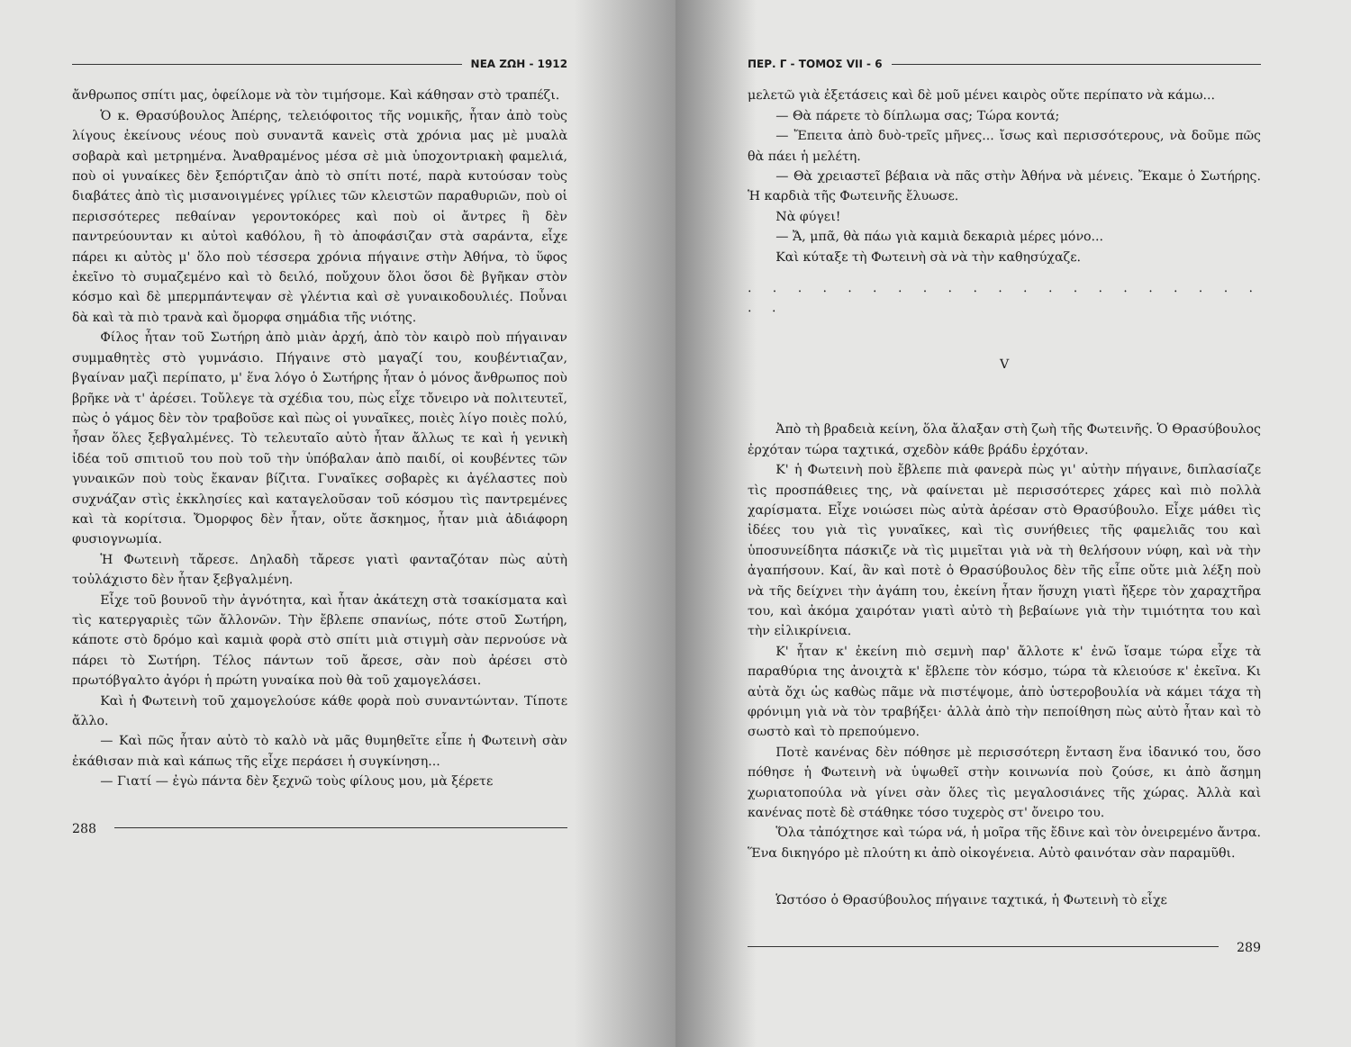ΝΕΑ ΖΩΗ - 1912
ἄνθρωπος σπίτι μας, ὀφείλομε νὰ τὸν τιμήσομε. Καὶ κάθησαν στὸ τραπέζι.
Ὁ κ. Θρασύβουλος Ἀπέρης, τελειόφοιτος τῆς νομικῆς, ἦταν ἀπὸ τοὺς λίγους ἐκείνους νέους ποὺ συναντᾶ κανεὶς στὰ χρόνια μας μὲ μυαλὰ σοβαρὰ καὶ μετρημένα. Ἀναθραμένος μέσα σὲ μιὰ ὑποχοντριακὴ φαμελιά, ποὺ οἱ γυναίκες δὲν ξεπόρτιζαν ἀπὸ τὸ σπίτι ποτέ, παρὰ κυτούσαν τοὺς διαβάτες ἀπὸ τὶς μισανοιγμένες γρίλιες τῶν κλειστῶν παραθυριῶν, ποὺ οἱ περισσότερες πεθαίναν γεροντοκόρες καὶ ποὺ οἱ ἄντρες ἢ δὲν παντρεύουνταν κι αὐτοὶ καθόλου, ἢ τὸ ἀποφάσιζαν στὰ σαράντα, εἶχε πάρει κι αὐτὸς μ' ὅλο ποὺ τέσσερα χρόνια πήγαινε στὴν Ἀθήνα, τὸ ὕφος ἐκεῖνο τὸ συμαζεμένο καὶ τὸ δειλό, ποὔχουν ὅλοι ὅσοι δὲ βγῆκαν στὸν κόσμο καὶ δὲ μπερμπάντεψαν σὲ γλέντια καὶ σὲ γυναικοδουλιές. Ποὖναι δὰ καὶ τὰ πιὸ τρανὰ καὶ ὄμορφα σημάδια τῆς νιότης.
Φίλος ἦταν τοῦ Σωτήρη ἀπὸ μιὰν ἀρχή, ἀπὸ τὸν καιρὸ ποὺ πήγαιναν συμμαθητὲς στὸ γυμνάσιο. Πήγαινε στὸ μαγαζί του, κουβέντιαζαν, βγαίναν μαζὶ περίπατο, μ' ἕνα λόγο ὁ Σωτήρης ἦταν ὁ μόνος ἄνθρωπος ποὺ βρῆκε νὰ τ' ἀρέσει. Τοὔλεγε τὰ σχέδια του, πὼς εἶχε τὄνειρο νὰ πολιτευτεῖ, πὼς ὁ γάμος δὲν τὸν τραβοῦσε καὶ πὼς οἱ γυναῖκες, ποιὲς λίγο ποιὲς πολύ, ἦσαν ὅλες ξεβγαλμένες. Τὸ τελευταῖο αὐτὸ ἦταν ἄλλως τε καὶ ἡ γενικὴ ἰδέα τοῦ σπιτιοῦ του ποὺ τοῦ τὴν ὑπόβαλαν ἀπὸ παιδί, οἱ κουβέντες τῶν γυναικῶν ποὺ τοὺς ἔκαναν βίζιτα. Γυναῖκες σοβαρὲς κι ἀγέλαστες ποὺ συχνάζαν στὶς ἐκκλησίες καὶ καταγελοῦσαν τοῦ κόσμου τὶς παντρεμένες καὶ τὰ κορίτσια. Ὄμορφος δὲν ἦταν, οὔτε ἄσκημος, ἦταν μιὰ ἀδιάφορη φυσιογνωμία.
Ἡ Φωτεινὴ τἄρεσε. Δηλαδὴ τἄρεσε γιατὶ φανταζόταν πὼς αὐτὴ τοὐλάχιστο δὲν ἦταν ξεβγαλμένη.
Εἶχε τοῦ βουνοῦ τὴν ἀγνότητα, καὶ ἦταν ἀκάτεχη στὰ τσακίσματα καὶ τὶς κατεργαριὲς τῶν ἄλλονῶν. Τὴν ἔβλεπε σπανίως, πότε στοῦ Σωτήρη, κάποτε στὸ δρόμο καὶ καμιὰ φορὰ στὸ σπίτι μιὰ στιγμὴ σὰν περνούσε νὰ πάρει τὸ Σωτήρη. Τέλος πάντων τοῦ ἄρεσε, σὰν ποὺ ἀρέσει στὸ πρωτόβγαλτο ἀγόρι ἡ πρώτη γυναίκα ποὺ θὰ τοῦ χαμογελάσει.
Καὶ ἡ Φωτεινὴ τοῦ χαμογελούσε κάθε φορὰ ποὺ συναντώνταν. Τίποτε ἄλλο.
— Καὶ πῶς ἦταν αὐτὸ τὸ καλὸ νὰ μᾶς θυμηθεῖτε εἶπε ἡ Φωτεινὴ σὰν ἐκάθισαν πιὰ καὶ κάπως τῆς εἶχε περάσει ἡ συγκίνηση...
— Γιατί — ἐγὼ πάντα δὲν ξεχνῶ τοὺς φίλους μου, μὰ ξέρετε
288
ΠΕΡ. Γ - ΤΟΜΟΣ VII - 6
μελετῶ γιὰ ἐξετάσεις καὶ δὲ μοῦ μένει καιρὸς οὔτε περίπατο νὰ κάμω...
— Θὰ πάρετε τὸ δίπλωμα σας; Τώρα κοντά;
— Ἔπειτα ἀπὸ δυὸ-τρεῖς μῆνες... ἴσως καὶ περισσότερους, νὰ δοῦμε πῶς θὰ πάει ἡ μελέτη.
— Θὰ χρειαστεῖ βέβαια νὰ πᾶς στὴν Ἀθήνα νὰ μένεις. Ἔκαμε ὁ Σωτήρης. Ἡ καρδιὰ τῆς Φωτεινῆς ἔλυωσε.
Νὰ φύγει!
— Ἄ, μπᾶ, θὰ πάω γιὰ καμιὰ δεκαριὰ μέρες μόνο...
Καὶ κύταξε τὴ Φωτεινὴ σὰ νὰ τὴν καθησύχαζε.
. . . . . . . . . . . . . . . . . . . . . . .
V
Ἀπὸ τὴ βραδειὰ κείνη, ὅλα ἄλαξαν στὴ ζωὴ τῆς Φωτεινῆς. Ὁ Θρασύβουλος ἐρχόταν τώρα ταχτικά, σχεδὸν κάθε βράδυ ἐρχόταν.
Κ' ἡ Φωτεινὴ ποὺ ἔβλεπε πιὰ φανερὰ πὼς γι' αὐτὴν πήγαινε, διπλασίαζε τὶς προσπάθειες της, νὰ φαίνεται μὲ περισσότερες χάρες καὶ πιὸ πολλὰ χαρίσματα. Εἶχε νοιώσει πὼς αὐτὰ ἀρέσαν στὸ Θρασύβουλο. Εἶχε μάθει τὶς ἰδέες του γιὰ τὶς γυναῖκες, καὶ τὶς συνήθειες τῆς φαμελιᾶς του καὶ ὑποσυνείδητα πάσκιζε νὰ τὶς μιμεῖται γιὰ νὰ τὴ θελήσουν νύφη, καὶ νὰ τὴν ἀγαπήσουν. Καί, ἂν καὶ ποτὲ ὁ Θρασύβουλος δὲν τῆς εἶπε οὔτε μιὰ λέξη ποὺ νὰ τῆς δείχνει τὴν ἀγάπη του, ἐκείνη ἦταν ἥσυχη γιατὶ ἤξερε τὸν χαραχτῆρα του, καὶ ἀκόμα χαιρόταν γιατὶ αὐτὸ τὴ βεβαίωνε γιὰ τὴν τιμιότητα του καὶ τὴν εἰλικρίνεια.
Κ' ἦταν κ' ἐκείνη πιὸ σεμνὴ παρ' ἄλλοτε κ' ἐνῶ ἴσαμε τώρα εἶχε τὰ παραθύρια της ἀνοιχτὰ κ' ἔβλεπε τὸν κόσμο, τώρα τὰ κλειούσε κ' ἐκεῖνα. Κι αὐτὰ ὄχι ὡς καθὼς πᾶμε νὰ πιστέψομε, ἀπὸ ὑστεροβουλία νὰ κάμει τάχα τὴ φρόνιμη γιὰ νὰ τὸν τραβήξει· ἀλλὰ ἀπὸ τὴν πεποίθηση πὼς αὐτὸ ἦταν καὶ τὸ σωστὸ καὶ τὸ πρεπούμενο.
Ποτὲ κανένας δὲν πόθησε μὲ περισσότερη ἔνταση ἕνα ἰδανικό του, ὅσο πόθησε ἡ Φωτεινὴ νὰ ὑψωθεῖ στὴν κοινωνία ποὺ ζούσε, κι ἀπὸ ἄσημη χωριατοπούλα νὰ γίνει σὰν ὅλες τὶς μεγαλοσιάνες τῆς χώρας. Ἀλλὰ καὶ κανένας ποτὲ δὲ στάθηκε τόσο τυχερὸς στ' ὄνειρο του.
Ὅλα τἀπόχτησε καὶ τώρα νά, ἡ μοῖρα τῆς ἔδινε καὶ τὸν ὀνειρεμένο ἄντρα. Ἕνα δικηγόρο μὲ πλούτη κι ἀπὸ οἰκογένεια. Αὐτὸ φαινόταν σὰν παραμῦθι.
Ὡστόσο ὁ Θρασύβουλος πήγαινε ταχτικά, ἡ Φωτεινὴ τὸ εἶχε
289